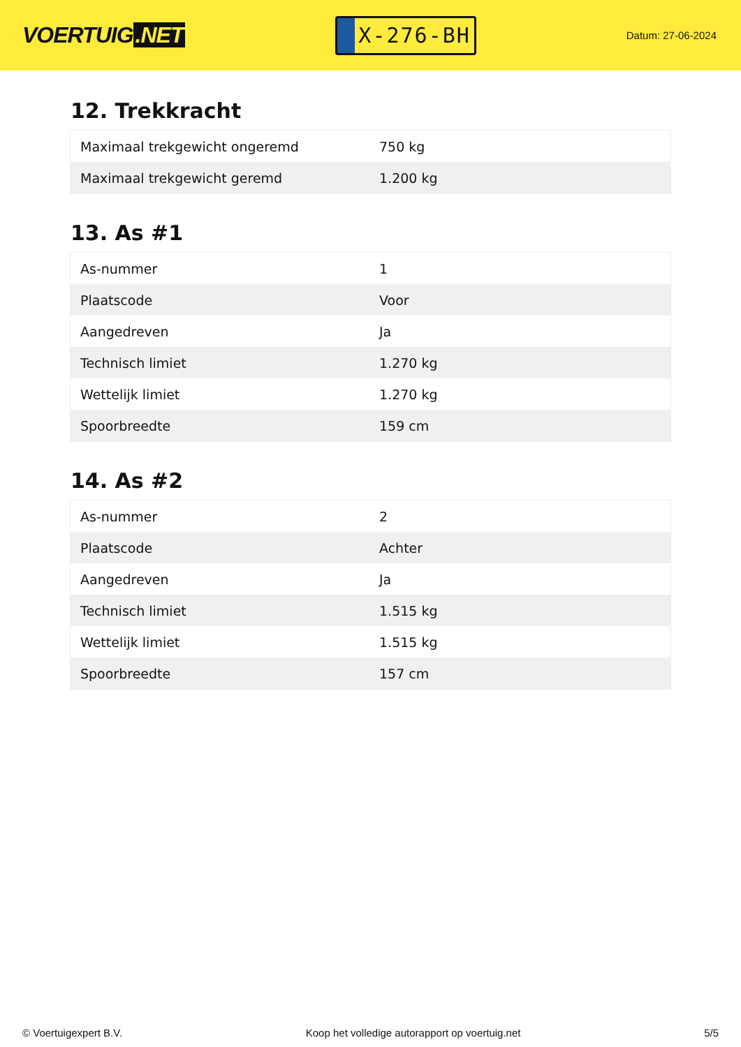VOERTUIG.NET
X-276-BH
Datum: 27-06-2024
12. Trekkracht
| Maximaal trekgewicht ongeremd | 750 kg |
| Maximaal trekgewicht geremd | 1.200 kg |
13. As #1
| As-nummer | 1 |
| Plaatscode | Voor |
| Aangedreven | Ja |
| Technisch limiet | 1.270 kg |
| Wettelijk limiet | 1.270 kg |
| Spoorbreedte | 159 cm |
14. As #2
| As-nummer | 2 |
| Plaatscode | Achter |
| Aangedreven | Ja |
| Technisch limiet | 1.515 kg |
| Wettelijk limiet | 1.515 kg |
| Spoorbreedte | 157 cm |
© Voertuigexpert B.V. Koop het volledige autorapport op voertuig.net 5/5